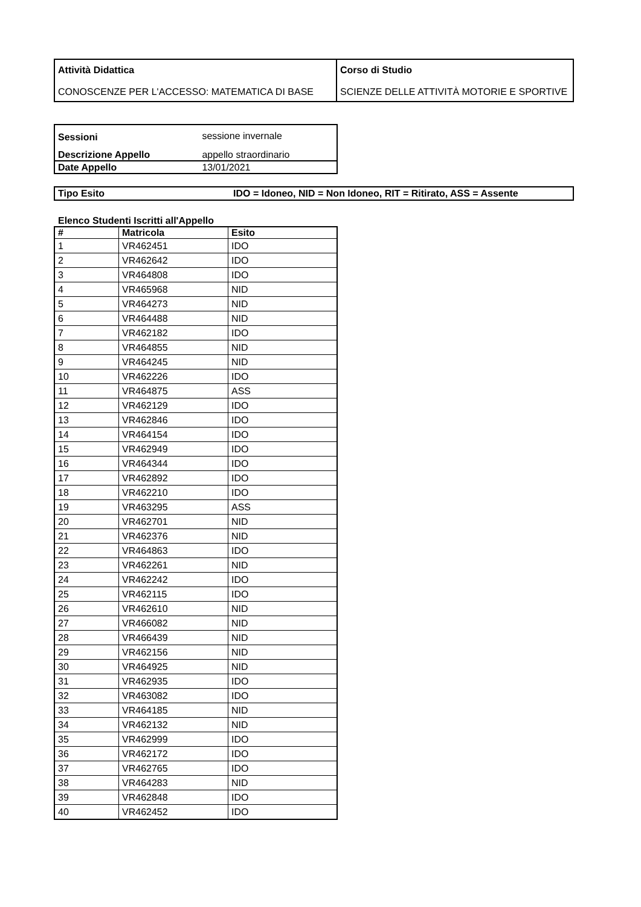| Attività Didattica CONOSCENZE PER L'ACCESSO: MATEMATICA DI BASE | Corso di Studio SCIENZE DELLE ATTIVITÀ MOTORIE E SPORTIVE |
| Sessioni | sessione invernale |
| Descrizione Appello | appello straordinario |
| Date Appello | 13/01/2021 |
| Tipo Esito | IDO = Idoneo, NID = Non Idoneo, RIT = Ritirato, ASS = Assente |
Elenco Studenti Iscritti all'Appello
| # | Matricola | Esito |
| --- | --- | --- |
| 1 | VR462451 | IDO |
| 2 | VR462642 | IDO |
| 3 | VR464808 | IDO |
| 4 | VR465968 | NID |
| 5 | VR464273 | NID |
| 6 | VR464488 | NID |
| 7 | VR462182 | IDO |
| 8 | VR464855 | NID |
| 9 | VR464245 | NID |
| 10 | VR462226 | IDO |
| 11 | VR464875 | ASS |
| 12 | VR462129 | IDO |
| 13 | VR462846 | IDO |
| 14 | VR464154 | IDO |
| 15 | VR462949 | IDO |
| 16 | VR464344 | IDO |
| 17 | VR462892 | IDO |
| 18 | VR462210 | IDO |
| 19 | VR463295 | ASS |
| 20 | VR462701 | NID |
| 21 | VR462376 | NID |
| 22 | VR464863 | IDO |
| 23 | VR462261 | NID |
| 24 | VR462242 | IDO |
| 25 | VR462115 | IDO |
| 26 | VR462610 | NID |
| 27 | VR466082 | NID |
| 28 | VR466439 | NID |
| 29 | VR462156 | NID |
| 30 | VR464925 | NID |
| 31 | VR462935 | IDO |
| 32 | VR463082 | IDO |
| 33 | VR464185 | NID |
| 34 | VR462132 | NID |
| 35 | VR462999 | IDO |
| 36 | VR462172 | IDO |
| 37 | VR462765 | IDO |
| 38 | VR464283 | NID |
| 39 | VR462848 | IDO |
| 40 | VR462452 | IDO |